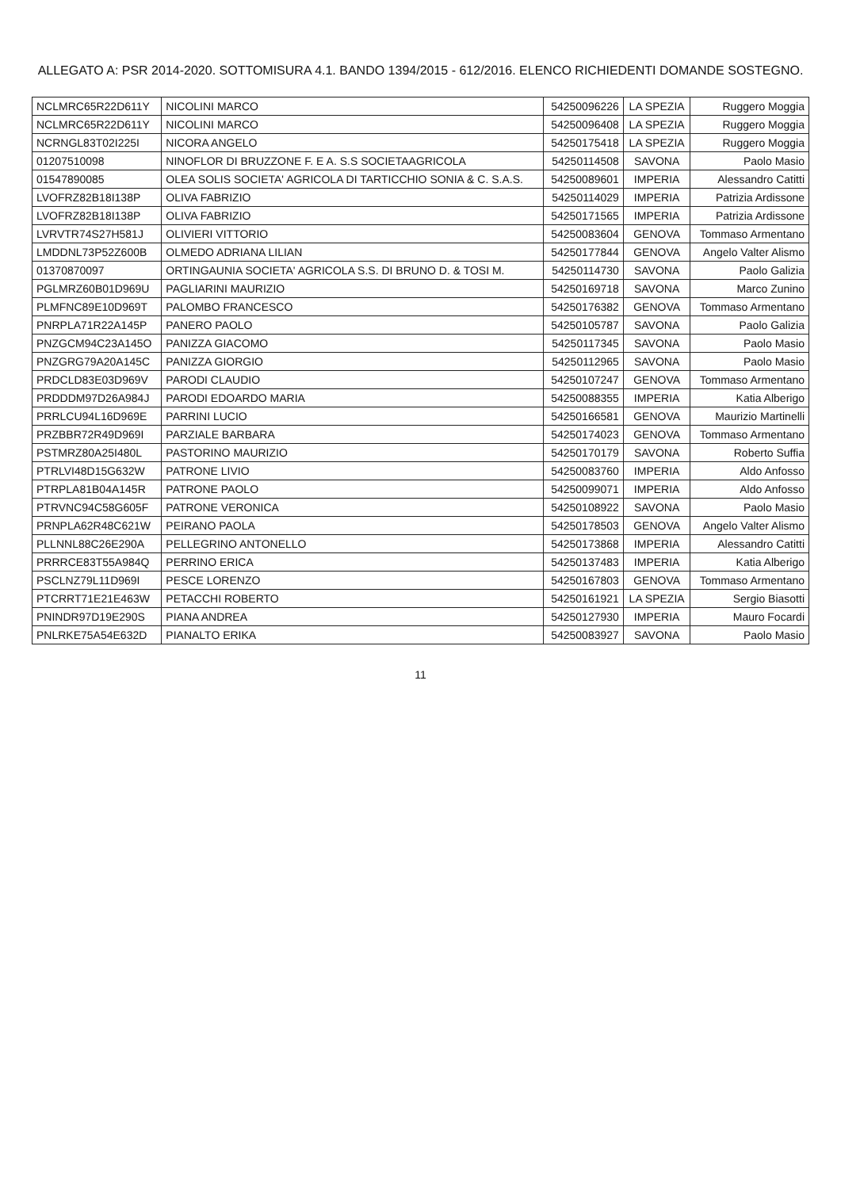ALLEGATO A: PSR 2014-2020. SOTTOMISURA 4.1. BANDO 1394/2015 - 612/2016. ELENCO RICHIEDENTI DOMANDE SOSTEGNO.
| NCLMRC65R22D611Y | NICOLINI MARCO | 54250096226 | LA SPEZIA | Ruggero Moggia |
| NCLMRC65R22D611Y | NICOLINI MARCO | 54250096408 | LA SPEZIA | Ruggero Moggia |
| NCRNGL83T02I225I | NICORA ANGELO | 54250175418 | LA SPEZIA | Ruggero Moggia |
| 01207510098 | NINOFLOR DI BRUZZONE F. E A. S.S SOCIETAAGRICOLA | 54250114508 | SAVONA | Paolo Masio |
| 01547890085 | OLEA SOLIS SOCIETA' AGRICOLA DI TARTICCHIO SONIA & C. S.A.S. | 54250089601 | IMPERIA | Alessandro Catitti |
| LVOFRZ82B18I138P | OLIVA FABRIZIO | 54250114029 | IMPERIA | Patrizia Ardissone |
| LVOFRZ82B18I138P | OLIVA FABRIZIO | 54250171565 | IMPERIA | Patrizia Ardissone |
| LVRVTR74S27H581J | OLIVIERI VITTORIO | 54250083604 | GENOVA | Tommaso Armentano |
| LMDDNL73P52Z600B | OLMEDO ADRIANA LILIAN | 54250177844 | GENOVA | Angelo Valter Alismo |
| 01370870097 | ORTINGAUNIA SOCIETA' AGRICOLA S.S. DI BRUNO D. & TOSI M. | 54250114730 | SAVONA | Paolo Galizia |
| PGLMRZ60B01D969U | PAGLIARINI MAURIZIO | 54250169718 | SAVONA | Marco Zunino |
| PLMFNC89E10D969T | PALOMBO FRANCESCO | 54250176382 | GENOVA | Tommaso Armentano |
| PNRPLA71R22A145P | PANERO PAOLO | 54250105787 | SAVONA | Paolo Galizia |
| PNZGCM94C23A145O | PANIZZA GIACOMO | 54250117345 | SAVONA | Paolo Masio |
| PNZGRG79A20A145C | PANIZZA GIORGIO | 54250112965 | SAVONA | Paolo Masio |
| PRDCLD83E03D969V | PARODI CLAUDIO | 54250107247 | GENOVA | Tommaso Armentano |
| PRDDDM97D26A984J | PARODI EDOARDO MARIA | 54250088355 | IMPERIA | Katia Alberigo |
| PRRLCU94L16D969E | PARRINI LUCIO | 54250166581 | GENOVA | Maurizio Martinelli |
| PRZBBR72R49D969I | PARZIALE BARBARA | 54250174023 | GENOVA | Tommaso Armentano |
| PSTMRZ80A25I480L | PASTORINO MAURIZIO | 54250170179 | SAVONA | Roberto Suffia |
| PTRLVI48D15G632W | PATRONE LIVIO | 54250083760 | IMPERIA | Aldo Anfosso |
| PTRPLA81B04A145R | PATRONE PAOLO | 54250099071 | IMPERIA | Aldo Anfosso |
| PTRVNC94C58G605F | PATRONE VERONICA | 54250108922 | SAVONA | Paolo Masio |
| PRNPLA62R48C621W | PEIRANO PAOLA | 54250178503 | GENOVA | Angelo Valter Alismo |
| PLLNNL88C26E290A | PELLEGRINO ANTONELLO | 54250173868 | IMPERIA | Alessandro Catitti |
| PRRRCE83T55A984Q | PERRINO ERICA | 54250137483 | IMPERIA | Katia Alberigo |
| PSCLNZ79L11D969I | PESCE LORENZO | 54250167803 | GENOVA | Tommaso Armentano |
| PTCRRT71E21E463W | PETACCHI ROBERTO | 54250161921 | LA SPEZIA | Sergio Biasotti |
| PNINDR97D19E290S | PIANA ANDREA | 54250127930 | IMPERIA | Mauro Focardi |
| PNLRKE75A54E632D | PIANALTO ERIKA | 54250083927 | SAVONA | Paolo Masio |
11